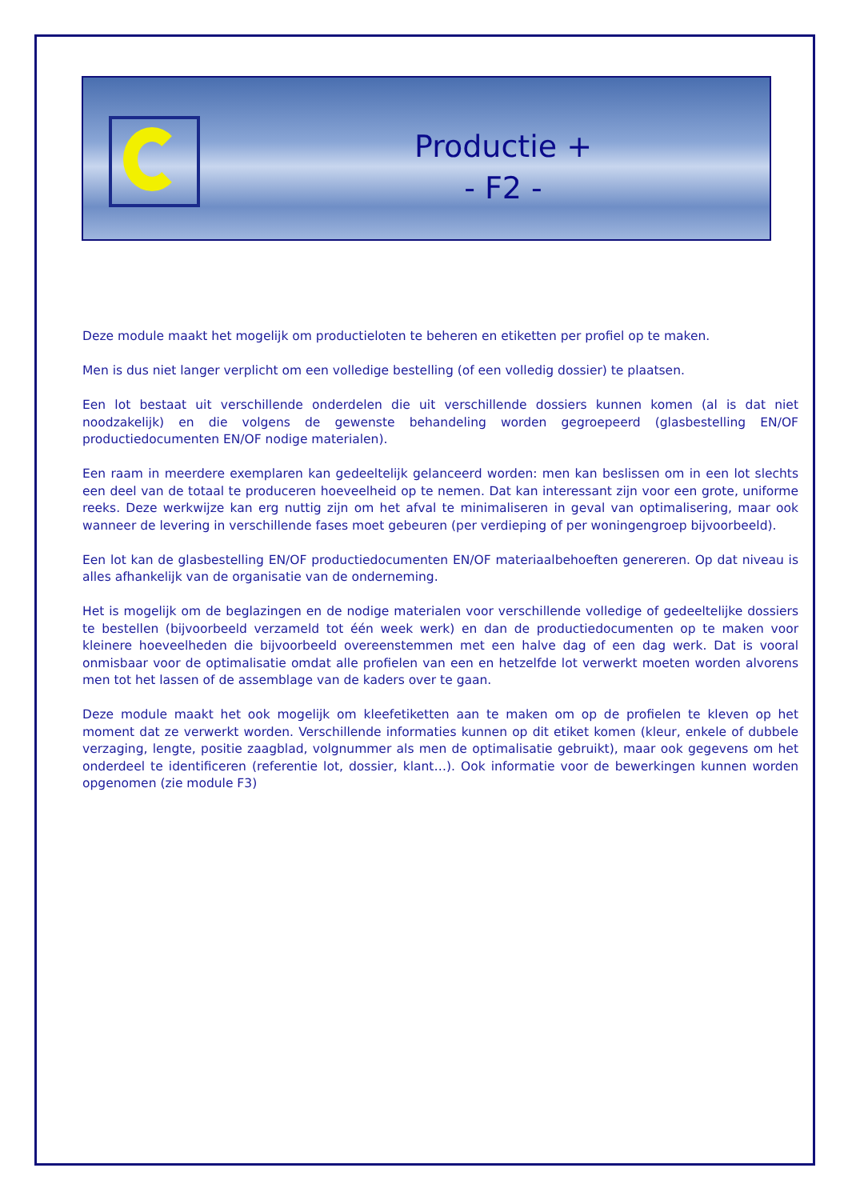Productie +
- F2 -
Deze module maakt het mogelijk om productieloten te beheren en etiketten per profiel op te maken.
Men is dus niet langer verplicht om een volledige bestelling (of een volledig dossier) te plaatsen.
Een lot bestaat uit verschillende onderdelen die uit verschillende dossiers kunnen komen (al is dat niet noodzakelijk) en die volgens de gewenste behandeling worden gegroepeerd (glasbestelling EN/OF productiedocumenten EN/OF nodige materialen).
Een raam in meerdere exemplaren kan gedeeltelijk gelanceerd worden: men kan beslissen om in een lot slechts een deel van de totaal te produceren hoeveelheid op te nemen. Dat kan interessant zijn voor een grote, uniforme reeks. Deze werkwijze kan erg nuttig zijn om het afval te minimaliseren in geval van optimalisering, maar ook wanneer de levering in verschillende fases moet gebeuren (per verdieping of per woningengroep bijvoorbeeld).
Een lot kan de glasbestelling EN/OF productiedocumenten EN/OF materiaalbehoeften genereren. Op dat niveau is alles afhankelijk van de organisatie van de onderneming.
Het is mogelijk om de beglazingen en de nodige materialen voor verschillende volledige of gedeeltelijke dossiers te bestellen (bijvoorbeeld verzameld tot één week werk) en dan de productiedocumenten op te maken voor kleinere hoeveelheden die bijvoorbeeld overeenstemmen met een halve dag of een dag werk. Dat is vooral onmisbaar voor de optimalisatie omdat alle profielen van een en hetzelfde lot verwerkt moeten worden alvorens men tot het lassen of de assemblage van de kaders over te gaan.
Deze module maakt het ook mogelijk om kleefetiketten aan te maken om op de profielen te kleven op het moment dat ze verwerkt worden. Verschillende informaties kunnen op dit etiket komen (kleur, enkele of dubbele verzaging, lengte, positie zaagblad, volgnummer als men de optimalisatie gebruikt), maar ook gegevens om het onderdeel te identificeren (referentie lot, dossier, klant…). Ook informatie voor de bewerkingen kunnen worden opgenomen (zie module F3)